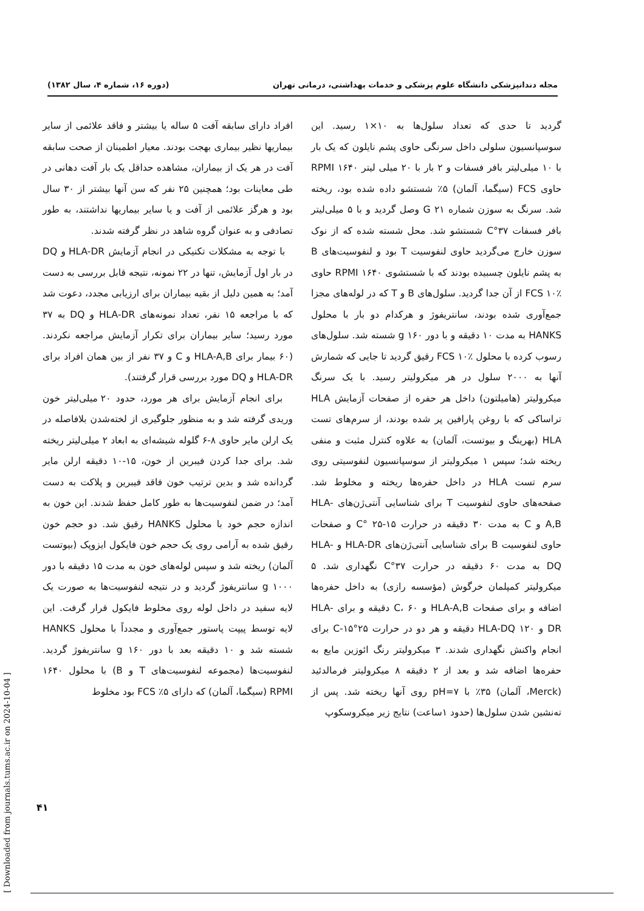مجله دندانپزشکی دانشگاه علوم پزشکی و خدمات بهداشتی، درمانی تهران (دوره ۱۶، شماره ۴، سال ۱۳۸۲)
افراد دارای سابقه آفت ۵ ساله یا بیشتر و فاقد علائمی از سایر بیماریها نظیر بیماری بهجت بودند. معیار اطمینان از صحت سابقه آفت در هر یک از بیماران، مشاهده حداقل یک بار آفت دهانی در طی معاینات بود؛ همچنین ۲۵ نفر که سن آنها بیشتر از ۳۰ سال بود و هرگز علائمی از آفت و یا سایر بیماریها نداشتند، به طور تصادفی و به عنوان گروه شاهد در نظر گرفته شدند.
با توجه به مشکلات تکنیکی در انجام آزمایش HLA-DR و DQ در بار اول آزمایش، تنها در ۲۲ نمونه، نتیجه قابل بررسی به دست آمد؛ به همین دلیل از بقیه بیماران برای ارزیابی مجدد، دعوت شد که با مراجعه ۱۵ نفر، تعداد نمونه‌های HLA-DR و DQ به ۳۷ مورد رسید؛ سایر بیماران برای تکرار آزمایش مراجعه نکردند. (۶۰ بیمار برای HLA-A,B و C و ۳۷ نفر از بین همان افراد برای HLA-DR و DQ مورد بررسی قرار گرفتند).
برای انجام آزمایش برای هر مورد، حدود ۲۰ میلی‌لیتر خون وریدی گرفته شد و به منظور جلوگیری از لخته‌شدن بلافاصله در یک ارلن مایر حاوی ۸-۶ گلوله شیشه‌ای به ابعاد ۲ میلی‌لیتر ریخته شد. برای جدا کردن فیبرین از خون، ۱۵-۱۰ دقیقه ارلن مایر گردانده شد و بدین ترتیب خون فاقد فیبرین و پلاکت به دست آمد؛ در ضمن لنفوسیت‌ها به طور کامل حفظ شدند. این خون به اندازه حجم خود با محلول HANKS رقیق شد. دو حجم خون رقیق شده به آرامی روی یک حجم خون فایکول ایزوپک (بیوتست آلمان) ریخته شد و سپس لوله‌های خون به مدت ۱۵ دقیقه با دور g ۱۰۰۰ سانتریفوژ گردید و در نتیجه لنفوسیت‌ها به صورت یک لایه سفید در داخل لوله روی مخلوط فایکول قرار گرفت. این لایه توسط پیپت پاستور جمع‌آوری و مجدداً با محلول HANKS شسته شد و ۱۰ دقیقه بعد با دور g ۱۶۰ سانتریفوژ گردید. لنفوسیت‌ها (مجموعه لنفوسیت‌های T و B) با محلول ۱۶۴۰ RPMI (سیگما، آلمان) که دارای ۵٪ FCS بود مخلوط
گردید تا حدی که تعداد سلول‌ها به ۱۰×۱ رسید. این سوسپانسیون سلولی داخل سرنگی حاوی پشم نایلون که یک بار با ۱۰ میلی‌لیتر بافر فسفات و ۲ بار با ۲۰ میلی لیتر ۱۶۴۰ RPMI حاوی FCS (سیگما، آلمان) ۵٪ شستشو داده شده بود، ریخته شد. سرنگ به سوزن شماره G ۲۱ وصل گردید و با ۵ میلی‌لیتر بافر فسفات ۳۷°C شستشو شد. محل شسته شده که از نوک سوزن خارج می‌گردید حاوی لنفوسیت T بود و لنفوسیت‌های B به پشم نایلون چسبیده بودند که با شستشوی ۱۶۴۰ RPMI حاوی FCS ۱۰٪ از آن جدا گردید. سلول‌های B و T که در لوله‌های مجزا جمع‌آوری شده بودند، سانتریفوژ و هرکدام دو بار با محلول HANKS به مدت ۱۰ دقیقه و با دور g ۱۶۰ شسته شد. سلول‌های رسوب کرده با محلول FCS ۱۰٪ رقیق گردید تا جایی که شمارش آنها به ۲۰۰۰ سلول در هر میکرولیتر رسید. با یک سرنگ میکرولیتر (هامیلتون) داخل هر حفره از صفحات آزمایش HLA تراساکی که با روغن پارافین پر شده بودند، از سرم‌های تست HLA (بهرینگ و بیوتست، آلمان) به علاوه کنترل مثبت و منفی ریخته شد؛ سپس ۱ میکرولیتر از سوسپانسیون لنفوسیتی روی سرم تست HLA در داخل حفره‌ها ریخته و مخلوط شد. صفحه‌های حاوی لنفوسیت T برای شناسایی آنتی‌ژن‌های HLA-A,B و C به مدت ۳۰ دقیقه در حرارت C° ۲۵-۱۵ و صفحات حاوی لنفوسیت B برای شناسایی آنتی‌ژن‌های HLA-DR و HLA-DQ به مدت ۶۰ دقیقه در حرارت ۳۷°C نگهداری شد. ۵ میکرولیتر کمپلمان خرگوش (مؤسسه رازی) به داخل حفره‌ها اضافه و برای صفحات HLA-A,B و C، ۶۰ دقیقه و برای HLA-DR و HLA-DQ ۱۲۰ دقیقه و هر دو در حرارت ۲۵°C-۱۵ برای انجام واکنش نگهداری شدند. ۳ میکرولیتر رنگ ائوزین مایع به حفره‌ها اضافه شد و بعد از ۲ دقیقه ۸ میکرولیتر فرمالدئید (Merck، آلمان) ۳۵٪ با pH=۷ روی آنها ریخته شد. پس از ته‌نشین شدن سلول‌ها (حدود ۱ساعت) نتایج زیر میکروسکوپ
۴۱
[ Downloaded from journals.tums.ac.ir on 2024-10-04 ]